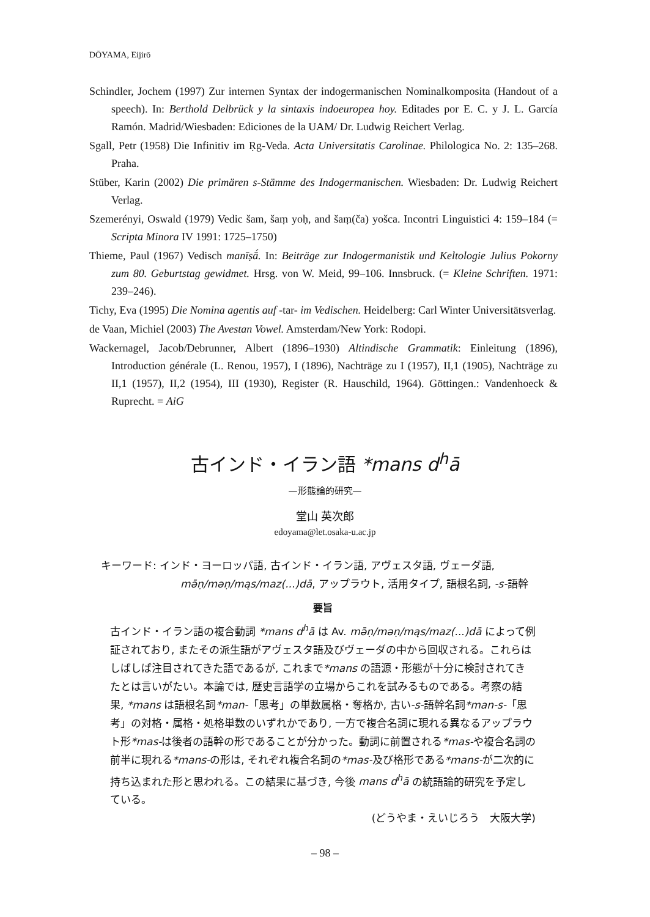DŌYAMA, Eijirō
Schindler, Jochem (1997) Zur internen Syntax der indogermanischen Nominalkomposita (Handout of a speech). In: Berthold Delbrück y la sintaxis indoeuropea hoy. Editades por E. C. y J. L. García Ramón. Madrid/Wiesbaden: Ediciones de la UAM/ Dr. Ludwig Reichert Verlag.
Sgall, Petr (1958) Die Infinitiv im Ṛg-Veda. Acta Universitatis Carolinae. Philologica No. 2: 135–268. Praha.
Stüber, Karin (2002) Die primären s-Stämme des Indogermanischen. Wiesbaden: Dr. Ludwig Reichert Verlag.
Szemerényi, Oswald (1979) Vedic šam, šaṃ yoḥ, and šaṃ(ča) yošca. Incontri Linguistici 4: 159–184 (= Scripta Minora IV 1991: 1725–1750)
Thieme, Paul (1967) Vedisch manīṣā́. In: Beiträge zur Indogermanistik und Keltologie Julius Pokorny zum 80. Geburtstag gewidmet. Hrsg. von W. Meid, 99–106. Innsbruck. (= Kleine Schriften. 1971: 239–246).
Tichy, Eva (1995) Die Nomina agentis auf -tar- im Vedischen. Heidelberg: Carl Winter Universitätsverlag.
de Vaan, Michiel (2003) The Avestan Vowel. Amsterdam/New York: Rodopi.
Wackernagel, Jacob/Debrunner, Albert (1896–1930) Altindische Grammatik: Einleitung (1896), Introduction générale (L. Renou, 1957), I (1896), Nachträge zu I (1957), II,1 (1905), Nachträge zu II,1 (1957), II,2 (1954), III (1930), Register (R. Hauschild, 1964). Göttingen.: Vandenhoeck & Ruprecht. = AiG
古インド・イラン語 *mans d<sup>h</sup>ā
—形態論的研究—
堂山 英次郎
edoyama@let.osaka-u.ac.jp
キーワード: インド・ヨーロッパ語, 古インド・イラン語, アヴェスタ語, ヴェーダ語,
mə̄ṇ/məṇ/mąs/maz(...)dā, アップラウト, 活用タイプ, 語根名詞, -s-語幹
要旨
古インド・イラン語の複合動詞 *mans d<sup>h</sup>ā は Av. mə̄ṇ/məṇ/mąs/maz(...)dā によって例証されており, またその派生語がアヴェスタ語及びヴェーダの中から回収される。これらはしばしば注目されてきた語であるが, これまで*mans の語源・形態が十分に検討されてきたとは言いがたい。本論では, 歴史言語学の立場からこれを試みるものである。考察の結果, *mans は語根名詞*man-「思考」の単数属格・奪格か, 古い-s-語幹名詞*man-s-「思考」の対格・属格・処格単数のいずれかであり, 一方で複合名詞に現れる異なるアップラウト形*mas-は後者の語幹の形であることが分かった。動詞に前置される*mas-や複合名詞の前半に現れる*mans-の形は, それぞれ複合名詞の*mas-及び格形である*mans-が二次的に持ち込まれた形と思われる。この結果に基づき, 今後 mans d<sup>h</sup>ā の統語論的研究を予定している。
(どうやま・えいじろう　大阪大学)
– 98 –